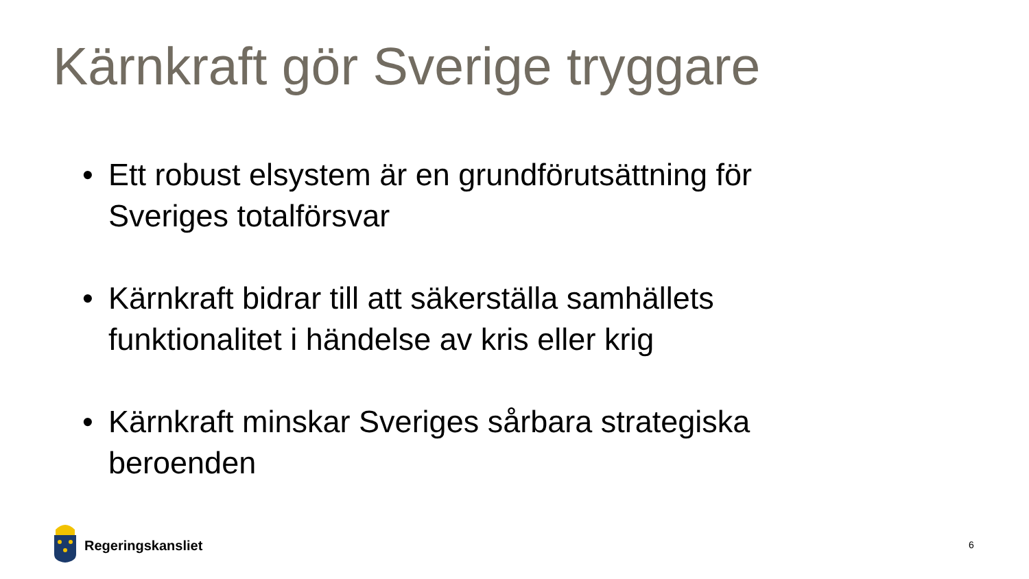Kärnkraft gör Sverige tryggare
• Ett robust elsystem är en grundförutsättning för Sveriges totalförsvar
• Kärnkraft bidrar till att säkerställa samhällets funktionalitet i händelse av kris eller krig
• Kärnkraft minskar Sveriges sårbara strategiska beroenden
Regeringskansliet
6